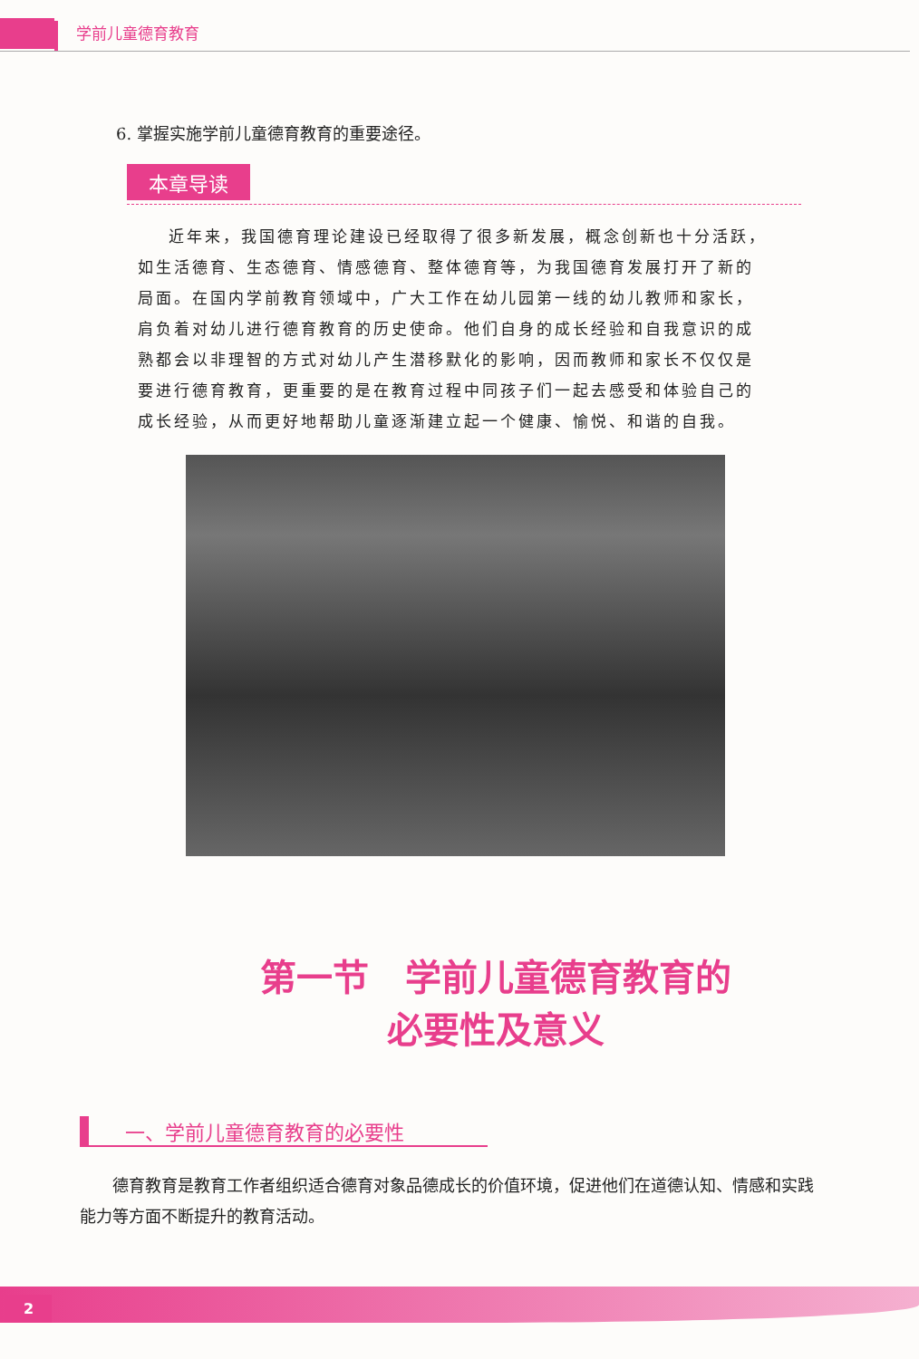学前儿童德育教育
6. 掌握实施学前儿童德育教育的重要途径。
本章导读
近年来，我国德育理论建设已经取得了很多新发展，概念创新也十分活跃，如生活德育、生态德育、情感德育、整体德育等，为我国德育发展打开了新的局面。在国内学前教育领域中，广大工作在幼儿园第一线的幼儿教师和家长，肩负着对幼儿进行德育教育的历史使命。他们自身的成长经验和自我意识的成熟都会以非理智的方式对幼儿产生潜移默化的影响，因而教师和家长不仅仅是要进行德育教育，更重要的是在教育过程中同孩子们一起去感受和体验自己的成长经验，从而更好地帮助儿童逐渐建立起一个健康、愉悦、和谐的自我。
第一节　学前儿童德育教育的
必要性及意义
一、学前儿童德育教育的必要性
德育教育是教育工作者组织适合德育对象品德成长的价值环境，促进他们在道德认知、情感和实践能力等方面不断提升的教育活动。
2